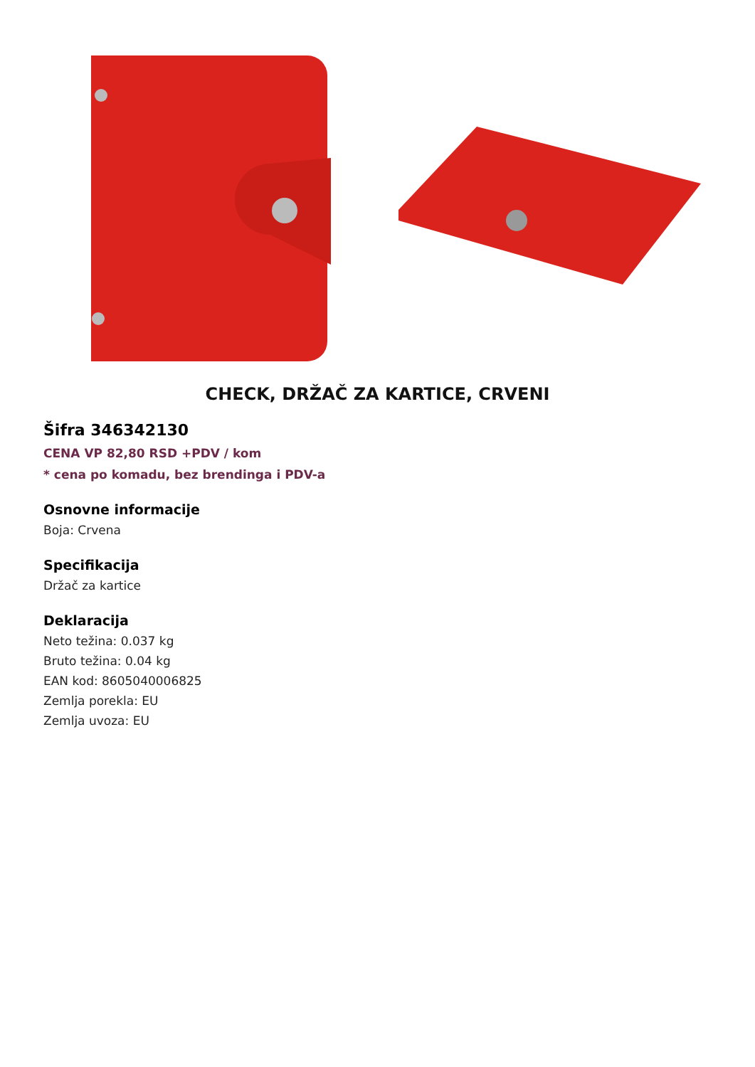CHECK, DRŽAČ ZA KARTICE, CRVENI
Šifra 346342130
CENA VP 82,80 RSD +PDV / kom
* cena po komadu, bez brendinga i PDV-a
Osnovne informacije
Boja: Crvena
Specifikacija
Držač za kartice
Deklaracija
Neto težina: 0.037 kg
Bruto težina: 0.04 kg
EAN kod: 8605040006825
Zemlja porekla: EU
Zemlja uvoza: EU